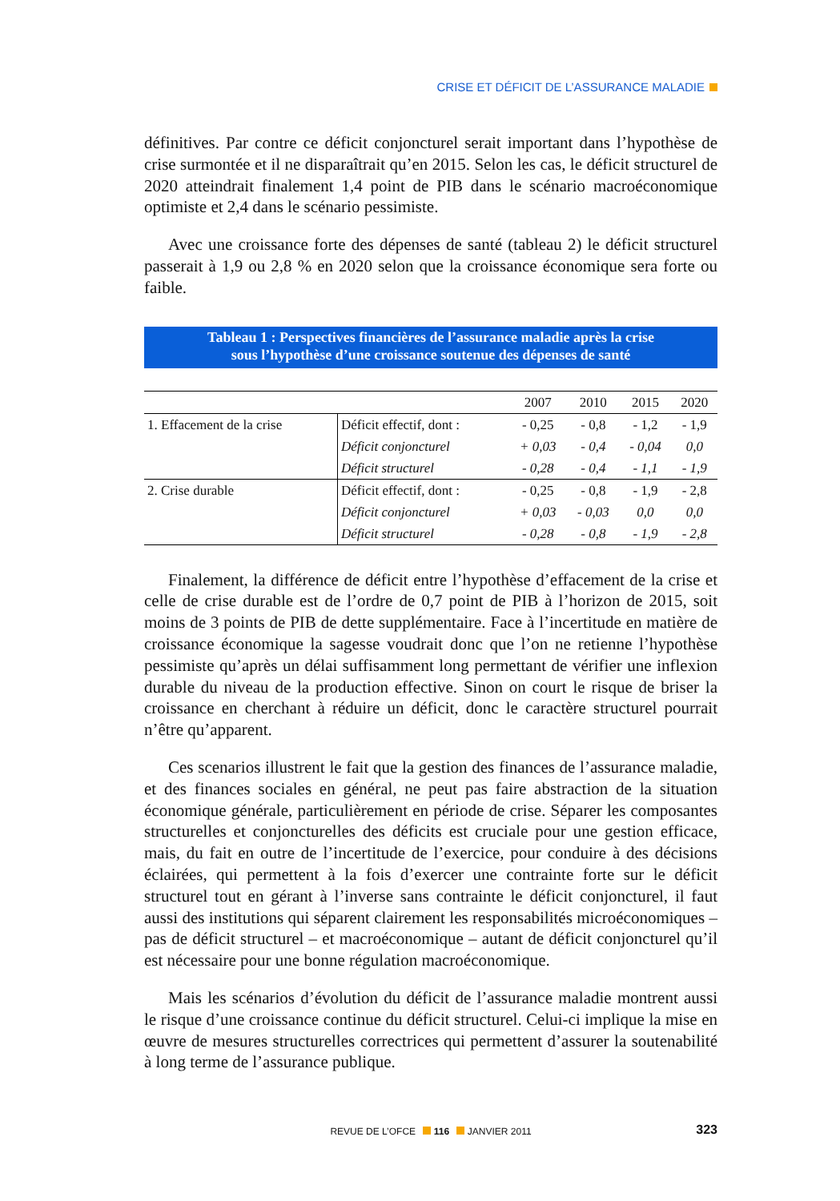CRISE ET DÉFICIT DE L’ASSURANCE MALADIE
définitives. Par contre ce déficit conjoncturel serait important dans l’hypothèse de crise surmontée et il ne disparaîtrait qu’en 2015. Selon les cas, le déficit structurel de 2020 atteindrait finalement 1,4 point de PIB dans le scénario macroéconomique optimiste et 2,4 dans le scénario pessimiste.
Avec une croissance forte des dépenses de santé (tableau 2) le déficit structurel passerait à 1,9 ou 2,8 % en 2020 selon que la croissance économique sera forte ou faible.
Tableau 1 : Perspectives financières de l’assurance maladie après la crise
sous l’hypothèse d’une croissance soutenue des dépenses de santé
| | | 2007 | 2010 | 2015 | 2020 |
| --- | --- | --- | --- | --- | --- |
| 1. Effacement de la crise | Déficit effectif, dont : | - 0,25 | - 0,8 | - 1,2 | - 1,9 |
| | Déficit conjoncturel | + 0,03 | - 0,4 | - 0,04 | 0,0 |
| | Déficit structurel | - 0,28 | - 0,4 | - 1,1 | - 1,9 |
| 2. Crise durable | Déficit effectif, dont : | - 0,25 | - 0,8 | - 1,9 | - 2,8 |
| | Déficit conjoncturel | + 0,03 | - 0,03 | 0,0 | 0,0 |
| | Déficit structurel | - 0,28 | - 0,8 | - 1,9 | - 2,8 |
Finalement, la différence de déficit entre l’hypothèse d’effacement de la crise et celle de crise durable est de l’ordre de 0,7 point de PIB à l’horizon de 2015, soit moins de 3 points de PIB de dette supplémentaire. Face à l’incertitude en matière de croissance économique la sagesse voudrait donc que l’on ne retienne l’hypothèse pessimiste qu’après un délai suffisamment long permettant de vérifier une inflexion durable du niveau de la production effective. Sinon on court le risque de briser la croissance en cherchant à réduire un déficit, donc le caractère structurel pourrait n’être qu’apparent.
Ces scenarios illustrent le fait que la gestion des finances de l’assurance maladie, et des finances sociales en général, ne peut pas faire abstraction de la situation économique générale, particulièrement en période de crise. Séparer les composantes structurelles et conjoncturelles des déficits est cruciale pour une gestion efficace, mais, du fait en outre de l’incertitude de l’exercice, pour conduire à des décisions éclairées, qui permettent à la fois d’exercer une contrainte forte sur le déficit structurel tout en gérant à l’inverse sans contrainte le déficit conjoncturel, il faut aussi des institutions qui séparent clairement les responsabilités microéconomiques – pas de déficit structurel – et macroéconomique – autant de déficit conjoncturel qu’il est nécessaire pour une bonne régulation macroéconomique.
Mais les scénarios d’évolution du déficit de l’assurance maladie montrent aussi le risque d’une croissance continue du déficit structurel. Celui-ci implique la mise en œuvre de mesures structurelles correctrices qui permettent d’assurer la soutenabilité à long terme de l’assurance publique.
REVUE DE L’OFCE 116 JANVIER 2011 323